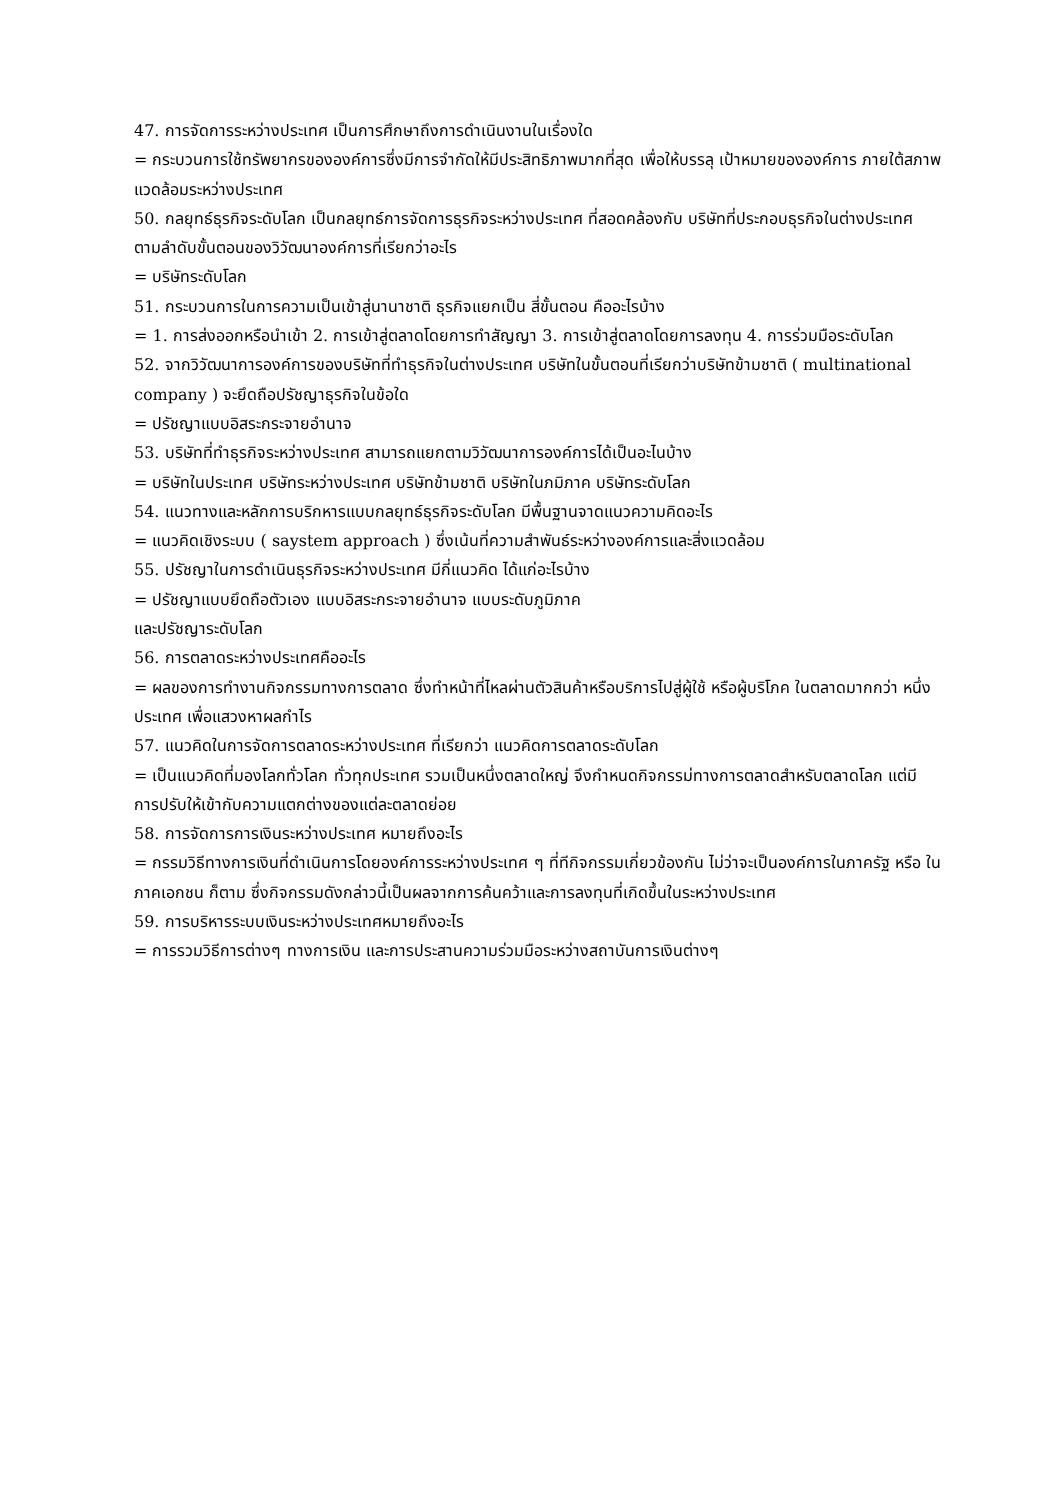47. การจัดการระหว่างประเทศ เป็นการศึกษาถึงการดำเนินงานในเรื่องใด
= กระบวนการใช้ทรัพยากรขององค์การซึ่งมีการจำกัดให้มีประสิทธิภาพมากที่สุด เพื่อให้บรรลุ เป้าหมายขององค์การ ภายใต้สภาพแวดล้อมระหว่างประเทศ
50. กลยุทธ์ธุรกิจระดับโลก เป็นกลยุทธ์การจัดการธุรกิจระหว่างประเทศ ที่สอดคล้องกับ บริษัทที่ประกอบธุรกิจในต่างประเทศ ตามลำดับขั้นตอนของวิวัฒนาองค์การที่เรียกว่าอะไร
= บริษัทระดับโลก
51. กระบวนการในการความเป็นเข้าสู่นานาชาติ ธุรกิจแยกเป็น สี่ขั้นตอน คืออะไรบ้าง
= 1. การส่งออกหรือนำเข้า 2. การเข้าสู่ตลาดโดยการทำสัญญา 3. การเข้าสู่ตลาดโดยการลงทุน 4. การร่วมมือระดับโลก
52. จากวิวัฒนาการองค์การของบริษัทที่ทำธุรกิจในต่างประเทศ บริษัทในขั้นตอนที่เรียกว่าบริษัทข้ามชาติ ( multinational company ) จะยึดถือปรัชญาธุรกิจในข้อใด
= ปรัชญาแบบอิสระกระจายอำนาจ
53. บริษัทที่ทำธุรกิจระหว่างประเทศ สามารถแยกตามวิวัฒนาการองค์การได้เป็นอะไนบ้าง
= บริษัทในประเทศ บริษัทระหว่างประเทศ บริษัทข้ามชาติ บริษัทในภมิภาค บริษัทระดับโลก
54. แนวทางและหลักการบริกหารแบบกลยุทธ์ธุรกิจระดับโลก มีพื้นฐานจาดแนวความคิดอะไร
= แนวคิดเชิงระบบ ( saystem approach ) ซึ่งเน้นที่ความสำพันธ์ระหว่างองค์การและสิ่งแวดล้อม
55. ปรัชญาในการดำเนินธุรกิจระหว่างประเทศ มีกี่แนวคิด ได้แก่อะไรบ้าง
= ปรัชญาแบบยึดถือตัวเอง แบบอิสระกระจายอำนาจ แบบระดับภูมิภาค
และปรัชญาระดับโลก
56. การตลาดระหว่างประเทศคืออะไร
= ผลของการทำงานกิจกรรมทางการตลาด ซึ่งทำหน้าที่ไหลผ่านตัวสินค้าหรือบริการไปสู่ผู้ใช้ หรือผู้บริโภค ในตลาดมากกว่า หนึ่งประเทศ เพื่อแสวงหาผลกำไร
57. แนวคิดในการจัดการตลาดระหว่างประเทศ ที่เรียกว่า แนวคิดการตลาดระดับโลก
= เป็นแนวคิดที่มองโลกทั่วโลก ทั่วทุกประเทศ รวมเป็นหนึ่งตลาดใหญ่ จึงกำหนดกิจกรรม่ทางการตลาดสำหรับตลาดโลก แต่มีการปรับให้เข้ากับความแตกต่างของแต่ละตลาดย่อย
58. การจัดการการเงินระหว่างประเทศ หมายถึงอะไร
= กรรมวิธีทางการเงินที่ดำเนินการโดยองค์การระหว่างประเทศ ๆ ที่ทีกิจกรรมเกี่ยวข้องกัน ไม่ว่าจะเป็นองค์การในภาครัฐ หรือ ในภาคเอกชน ก็ตาม ซึ่งกิจกรรมดังกล่าวนี้เป็นผลจากการค้นคว้าและการลงทุนที่เกิดขึ้นในระหว่างประเทศ
59. การบริหารระบบเงินระหว่างประเทศหมายถึงอะไร
= การรวมวิธีการต่างๆ ทางการเงิน และการประสานความร่วมมือระหว่างสถาบันการเงินต่างๆ